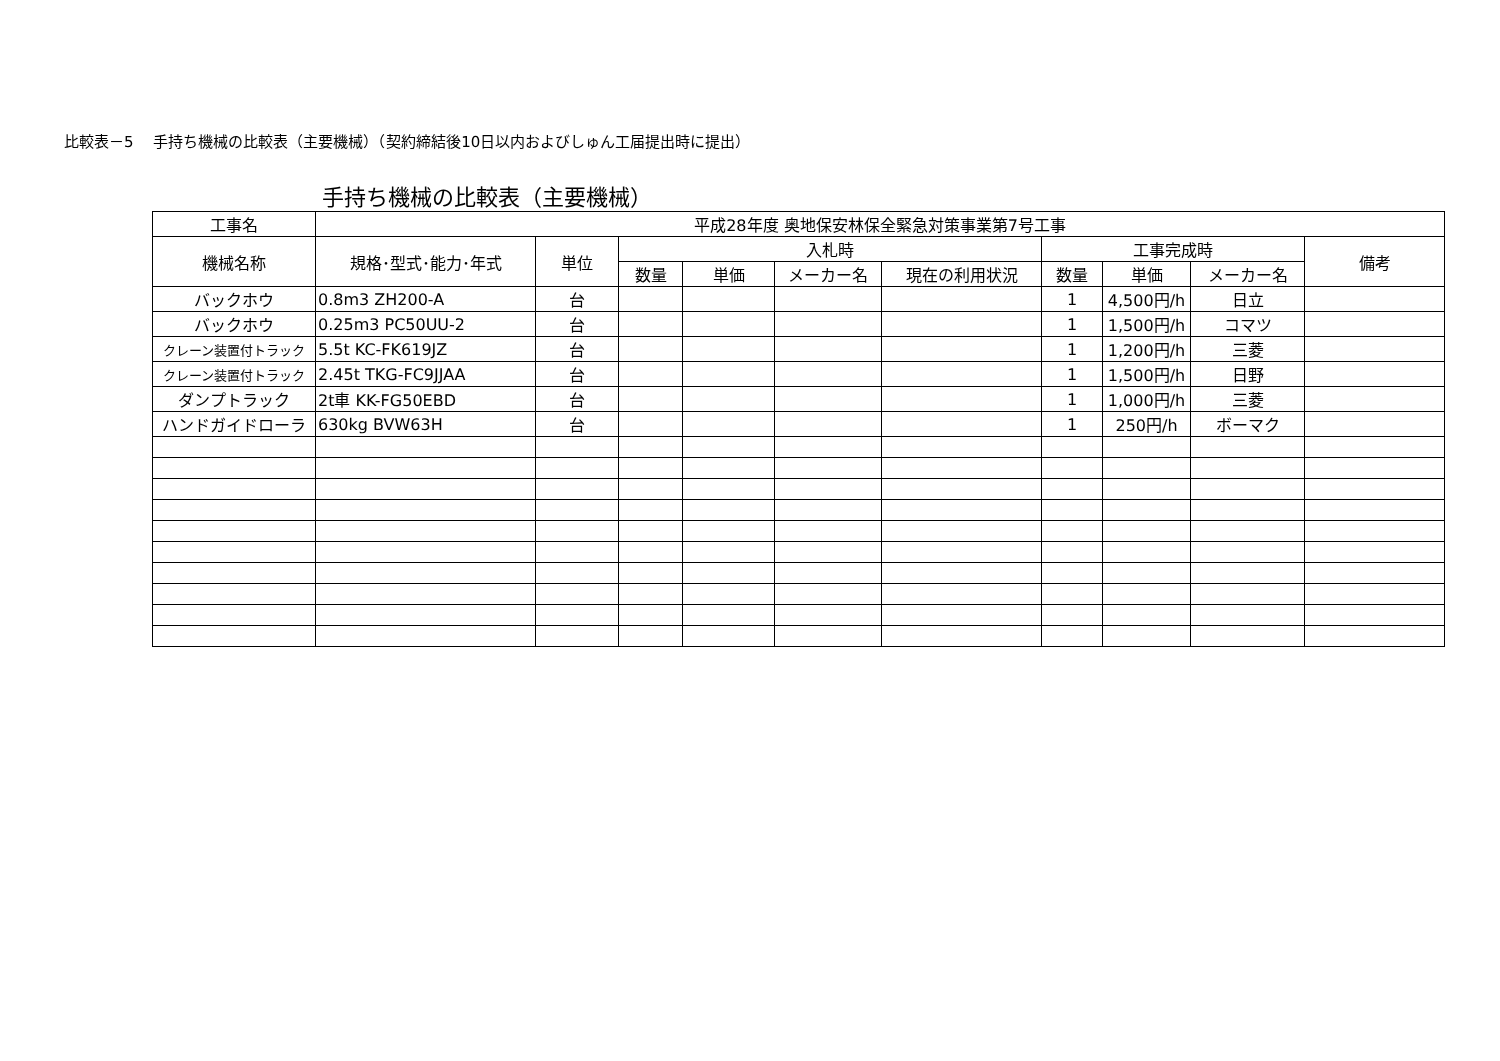比較表－5　 手持ち機械の比較表（主要機械）（契約締結後10日以内およびしゅん工届提出時に提出）
手持ち機械の比較表（主要機械）
| 工事名 | 平成28年度 奥地保安林保全緊急対策事業第7号工事 | | | | | | | | | |
| 機械名称 | 規格･型式･能力･年式 | 単位 | 入札時 | | | | 工事完成時 | | | 備考 |
| | | | 数量 | 単価 | メーカー名 | 現在の利用状況 | 数量 | 単価 | メーカー名 | |
| バックホウ | 0.8m3 ZH200-A | 台 | | | | | 1 | 4,500円/h | 日立 | |
| バックホウ | 0.25m3 PC50UU-2 | 台 | | | | | 1 | 1,500円/h | コマツ | |
| クレーン装置付トラック | 5.5t KC-FK619JZ | 台 | | | | | 1 | 1,200円/h | 三菱 | |
| クレーン装置付トラック | 2.45t TKG-FC9JJAA | 台 | | | | | 1 | 1,500円/h | 日野 | |
| ダンプトラック | 2t車 KK-FG50EBD | 台 | | | | | 1 | 1,000円/h | 三菱 | |
| ハンドガイドローラ | 630kg BVW63H | 台 | | | | | 1 | 250円/h | ボーマク | |